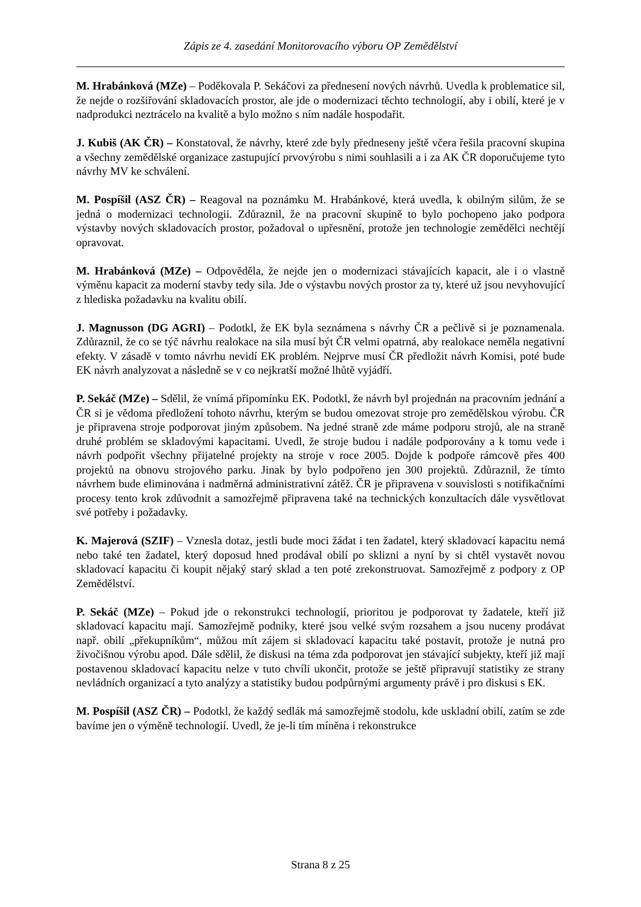Zápis ze 4. zasedání Monitorovacího výboru OP Zemědělství
M. Hrabánková (MZe) – Poděkovala P. Sekáčovi za přednesení nových návrhů. Uvedla k problematice sil, že nejde o rozšiřování skladovacích prostor, ale jde o modernizaci těchto technologií, aby i obilí, které je v nadprodukci neztrácelo na kvalitě a bylo možno s ním nadále hospodařit.
J. Kubiš (AK ČR) – Konstatoval, že návrhy, které zde byly předneseny ještě včera řešila pracovní skupina a všechny zemědělské organizace zastupující prvovýrobu s nimi souhlasili a i za AK ČR doporučujeme tyto návrhy MV ke schválení.
M. Pospíšil (ASZ ČR) – Reagoval na poznámku M. Hrabánkové, která uvedla, k obilným silům, že se jedná o modernizaci technologii. Zdůraznil, že na pracovní skupině to bylo pochopeno jako podpora výstavby nových skladovacích prostor, požadoval o upřesnění, protože jen technologie zemědělci nechtějí opravovat.
M. Hrabánková (MZe) – Odpověděla, že nejde jen o modernizaci stávajících kapacit, ale i o vlastně výměnu kapacit za moderní stavby tedy sila. Jde o výstavbu nových prostor za ty, které už jsou nevyhovující z hlediska požadavku na kvalitu obilí.
J. Magnusson (DG AGRI) – Podotkl, že EK byla seznámena s návrhy ČR a pečlivě si je poznamenala. Zdůraznil, že co se týč návrhu realokace na sila musí být ČR velmi opatrná, aby realokace neměla negativní efekty. V zásadě v tomto návrhu nevidí EK problém. Nejprve musí ČR předložit návrh Komisi, poté bude EK návrh analyzovat a následně se v co nejkratší možné lhůtě vyjádří.
P. Sekáč (MZe) – Sdělil, že vnímá připomínku EK. Podotkl, že návrh byl projednán na pracovním jednání a ČR si je vědoma předložení tohoto návrhu, kterým se budou omezovat stroje pro zemědělskou výrobu. ČR je připravena stroje podporovat jiným způsobem. Na jedné straně zde máme podporu strojů, ale na straně druhé problém se skladovými kapacitami. Uvedl, že stroje budou i nadále podporovány a k tomu vede i návrh podpořit všechny přijatelné projekty na stroje v roce 2005. Dojde k podpoře rámcově přes 400 projektů na obnovu strojového parku. Jinak by bylo podpořeno jen 300 projektů. Zdůraznil, že tímto návrhem bude eliminována i nadměrná administrativní zátěž. ČR je připravena v souvislosti s notifikačními procesy tento krok zdůvodnit a samozřejmě připravena také na technických konzultacích dále vysvětlovat své potřeby i požadavky.
K. Majerová (SZIF) – Vznesla dotaz, jestli bude moci žádat i ten žadatel, který skladovací kapacitu nemá nebo také ten žadatel, který doposud hned prodával obilí po sklizni a nyní by si chtěl vystavět novou skladovací kapacitu či koupit nějaký starý sklad a ten poté zrekonstruovat. Samozřejmě z podpory z OP Zemědělství.
P. Sekáč (MZe) – Pokud jde o rekonstrukci technologií, prioritou je podporovat ty žadatele, kteří již skladovací kapacitu mají. Samozřejmě podniky, které jsou velké svým rozsahem a jsou nuceny prodávat např. obilí „překupníkům“, můžou mít zájem si skladovací kapacitu také postavit, protože je nutná pro živočišnou výrobu apod. Dále sdělil, že diskusi na téma zda podporovat jen stávající subjekty, kteří již mají postavenou skladovací kapacitu nelze v tuto chvíli ukončit, protože se ještě připravují statistiky ze strany nevládních organizací a tyto analýzy a statistiky budou podpůrnými argumenty právě i pro diskusi s EK.
M. Pospíšil (ASZ ČR) – Podotkl, že každý sedlák má samozřejmě stodolu, kde uskladní obilí, zatím se zde bavíme jen o výměně technologií. Uvedl, že je-li tím míněna i rekonstrukce
Strana 8 z 25